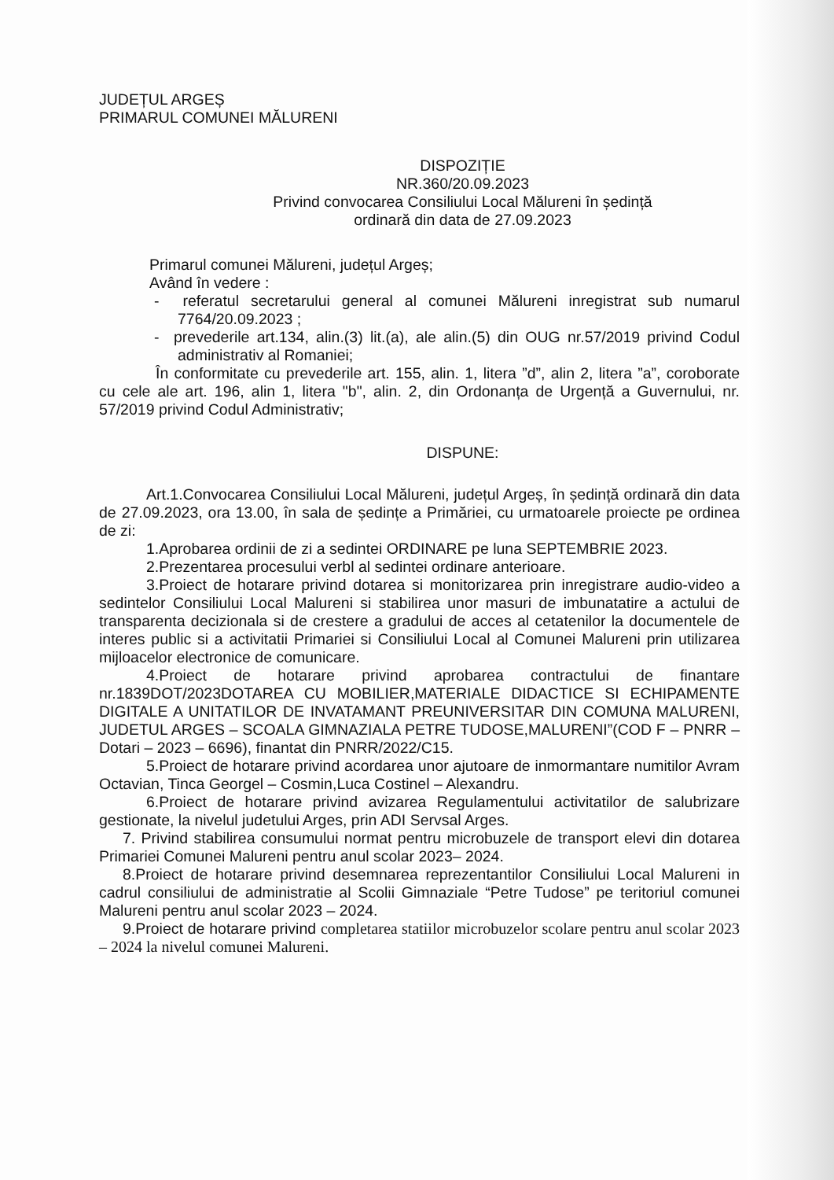JUDEȚUL ARGEȘ
PRIMARUL COMUNEI MĂLURENI
DISPOZIȚIE
NR.360/20.09.2023
Privind convocarea Consiliului Local Mălureni în ședință
ordinară din data de 27.09.2023
Primarul comunei Mălureni, județul Argeș;
Având în vedere :
- referatul secretarului general al comunei Mălureni inregistrat sub numarul 7764/20.09.2023 ;
- prevederile art.134, alin.(3) lit.(a), ale alin.(5) din OUG nr.57/2019 privind Codul administrativ al Romaniei;
În conformitate cu prevederile art. 155, alin. 1, litera ”d”, alin 2, litera ”a”, coroborate cu cele ale art. 196, alin 1, litera "b", alin. 2, din Ordonanța de Urgență a Guvernului, nr. 57/2019 privind Codul Administrativ;
DISPUNE:
Art.1.Convocarea Consiliului Local Mălureni, județul Argeș, în ședință ordinară din data de 27.09.2023, ora 13.00, în sala de ședințe a Primăriei, cu urmatoarele proiecte pe ordinea de zi:
1.Aprobarea ordinii de zi a sedintei ORDINARE pe luna SEPTEMBRIE 2023.
2.Prezentarea procesului verbl al sedintei ordinare anterioare.
3.Proiect de hotarare privind dotarea si monitorizarea prin inregistrare audio-video a sedintelor Consiliului Local Malureni si stabilirea unor masuri de imbunatatire a actului de transparenta decizionala si de crestere a gradului de acces al cetatenilor la documentele de interes public si a activitatii Primariei si Consiliului Local al Comunei Malureni prin utilizarea mijloacelor electronice de comunicare.
4.Proiect de hotarare privind aprobarea contractului de finantare nr.1839DOT/2023DOTAREA CU MOBILIER,MATERIALE DIDACTICE SI ECHIPAMENTE DIGITALE A UNITATILOR DE INVATAMANT PREUNIVERSITAR DIN COMUNA MALURENI, JUDETUL ARGES – SCOALA GIMNAZIALA PETRE TUDOSE,MALURENI”(COD F – PNRR – Dotari – 2023 – 6696), finantat din PNRR/2022/C15.
5.Proiect de hotarare privind acordarea unor ajutoare de inmormantare numitilor Avram Octavian, Tinca Georgel – Cosmin,Luca Costinel – Alexandru.
6.Proiect de hotarare privind avizarea Regulamentului activitatilor de salubrizare gestionate, la nivelul judetului Arges, prin ADI Servsal Arges.
7. Privind stabilirea consumului normat pentru microbuzele de transport elevi din dotarea Primariei Comunei Malureni pentru anul scolar 2023– 2024.
8.Proiect de hotarare privind desemnarea reprezentantilor Consiliului Local Malureni in cadrul consiliului de administratie al Scolii Gimnaziale “Petre Tudose” pe teritoriul comunei Malureni pentru anul scolar 2023 – 2024.
9.Proiect de hotarare privind completarea statiilor microbuzelor scolare pentru anul scolar 2023 – 2024 la nivelul comunei Malureni.